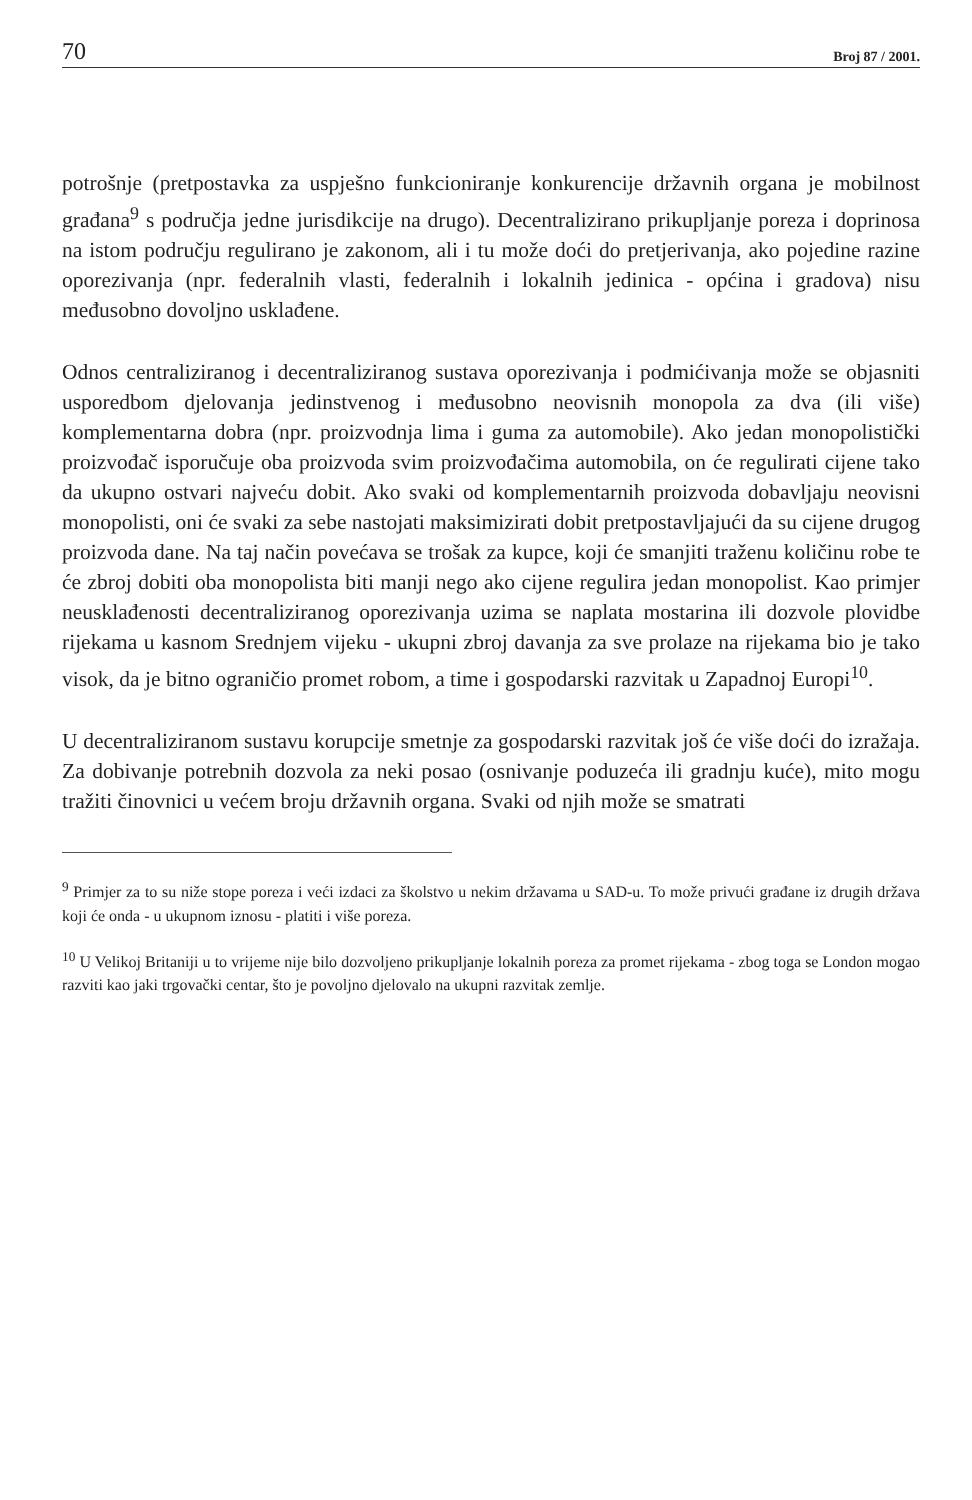70 Broj 87 / 2001.
potrošnje (pretpostavka za uspješno funkcioniranje konkurencije državnih organa je mobilnost građana<sup>9</sup> s područja jedne jurisdikcije na drugo). Decentralizirano prikupljanje poreza i doprinosa na istom području regulirano je zakonom, ali i tu može doći do pretjerivanja, ako pojedine razine oporezivanja (npr. federalnih vlasti, federalnih i lokalnih jedinica - općina i gradova) nisu međusobno dovoljno usklađene.
Odnos centraliziranog i decentraliziranog sustava oporezivanja i podmićivanja može se objasniti usporedbom djelovanja jedinstvenog i međusobno neovisnih monopola za dva (ili više) komplementarna dobra (npr. proizvodnja lima i guma za automobile). Ako jedan monopolistički proizvođač isporučuje oba proizvoda svim proizvođačima automobila, on će regulirati cijene tako da ukupno ostvari najveću dobit. Ako svaki od komplementarnih proizvoda dobavljaju neovisni monopolisti, oni će svaki za sebe nastojati maksimizirati dobit pretpostavljajući da su cijene drugog proizvoda dane. Na taj način povećava se trošak za kupce, koji će smanjiti traženu količinu robe te će zbroj dobiti oba monopolista biti manji nego ako cijene regulira jedan monopolist. Kao primjer neusklađenosti decentraliziranog oporezivanja uzima se naplata mostarina ili dozvole plovidbe rijekama u kasnom Srednjem vijeku - ukupni zbroj davanja za sve prolaze na rijekama bio je tako visok, da je bitno ograničio promet robom, a time i gospodarski razvitak u Zapadnoj Europi<sup>10</sup>.
U decentraliziranom sustavu korupcije smetnje za gospodarski razvitak još će više doći do izražaja. Za dobivanje potrebnih dozvola za neki posao (osnivanje poduzeća ili gradnju kuće), mito mogu tražiti činovnici u većem broju državnih organa. Svaki od njih može se smatrati
<sup>9</sup> Primjer za to su niže stope poreza i veći izdaci za školstvo u nekim državama u SAD-u. To može privući građane iz drugih država koji će onda - u ukupnom iznosu - platiti i više poreza.
<sup>10</sup> U Velikoj Britaniji u to vrijeme nije bilo dozvoljeno prikupljanje lokalnih poreza za promet rijekama - zbog toga se London mogao razviti kao jaki trgovački centar, što je povoljno djelovalo na ukupni razvitak zemlje.